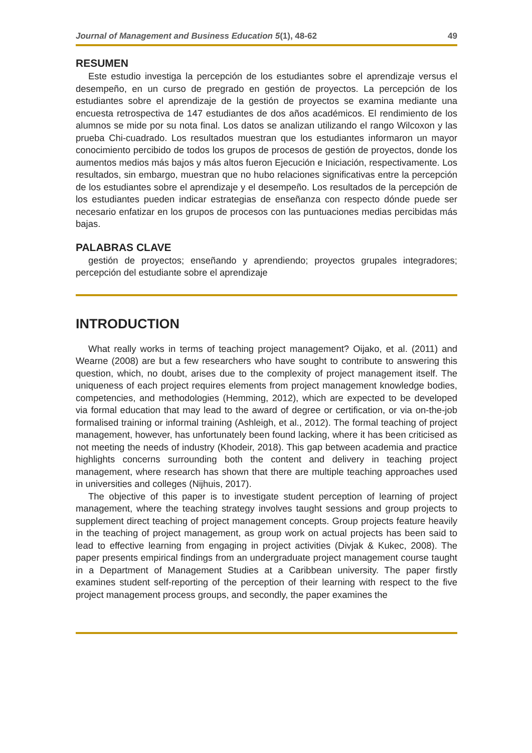Journal of Management and Business Education 5(1), 48-62 49
RESUMEN
Este estudio investiga la percepción de los estudiantes sobre el aprendizaje versus el desempeño, en un curso de pregrado en gestión de proyectos. La percepción de los estudiantes sobre el aprendizaje de la gestión de proyectos se examina mediante una encuesta retrospectiva de 147 estudiantes de dos años académicos. El rendimiento de los alumnos se mide por su nota final. Los datos se analizan utilizando el rango Wilcoxon y las prueba Chi-cuadrado. Los resultados muestran que los estudiantes informaron un mayor conocimiento percibido de todos los grupos de procesos de gestión de proyectos, donde los aumentos medios más bajos y más altos fueron Ejecución e Iniciación, respectivamente. Los resultados, sin embargo, muestran que no hubo relaciones significativas entre la percepción de los estudiantes sobre el aprendizaje y el desempeño. Los resultados de la percepción de los estudiantes pueden indicar estrategias de enseñanza con respecto dónde puede ser necesario enfatizar en los grupos de procesos con las puntuaciones medias percibidas más bajas.
PALABRAS CLAVE
gestión de proyectos; enseñando y aprendiendo; proyectos grupales integradores; percepción del estudiante sobre el aprendizaje
INTRODUCTION
What really works in terms of teaching project management? Oijako, et al. (2011) and Wearne (2008) are but a few researchers who have sought to contribute to answering this question, which, no doubt, arises due to the complexity of project management itself. The uniqueness of each project requires elements from project management knowledge bodies, competencies, and methodologies (Hemming, 2012), which are expected to be developed via formal education that may lead to the award of degree or certification, or via on-the-job formalised training or informal training (Ashleigh, et al., 2012). The formal teaching of project management, however, has unfortunately been found lacking, where it has been criticised as not meeting the needs of industry (Khodeir, 2018). This gap between academia and practice highlights concerns surrounding both the content and delivery in teaching project management, where research has shown that there are multiple teaching approaches used in universities and colleges (Nijhuis, 2017).
The objective of this paper is to investigate student perception of learning of project management, where the teaching strategy involves taught sessions and group projects to supplement direct teaching of project management concepts. Group projects feature heavily in the teaching of project management, as group work on actual projects has been said to lead to effective learning from engaging in project activities (Divjak & Kukec, 2008). The paper presents empirical findings from an undergraduate project management course taught in a Department of Management Studies at a Caribbean university. The paper firstly examines student self-reporting of the perception of their learning with respect to the five project management process groups, and secondly, the paper examines the